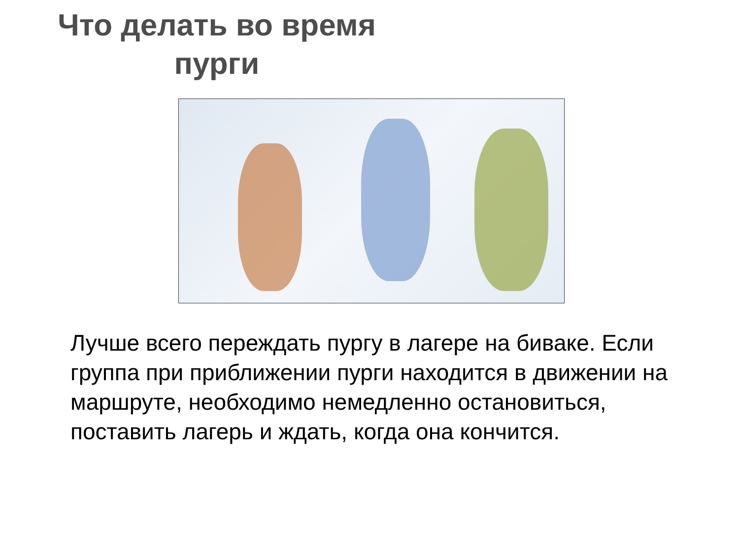Что делать во время
пурги
Лучше всего переждать пургу в лагере на биваке. Если группа при приближении пурги находится в движении на маршруте, необходимо немедленно остановиться, поставить лагерь и ждать, когда она кончится.